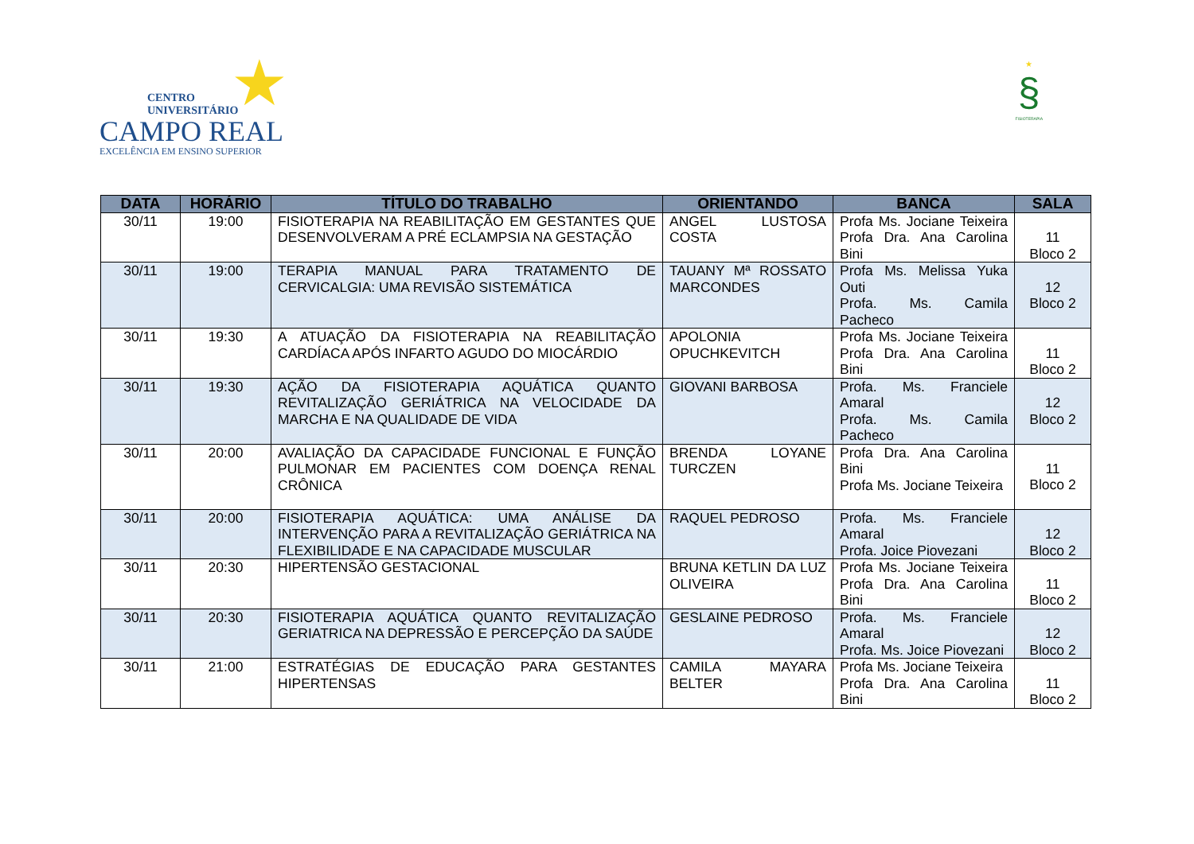★
CENTRO
UNIVERSITÁRIO
CAMPO REAL
EXCELÊNCIA EM ENSINO SUPERIOR
★
§
FISIOTERAPIA
| DATA | HORÁRIO | TÍTULO DO TRABALHO | ORIENTANDO | BANCA | SALA |
| --- | --- | --- | --- | --- | --- |
| 30/11 | 19:00 | FISIOTERAPIA NA REABILITAÇÃO EM GESTANTES QUE DESENVOLVERAM A PRÉ ECLAMPSIA NA GESTAÇÃO | ANGEL LUSTOSA COSTA | Profa Ms. Jociane Teixeira Profa Dra. Ana Carolina Bini | 11 Bloco 2 |
| 30/11 | 19:00 | TERAPIA MANUAL PARA TRATAMENTO DE CERVICALGIA: UMA REVISÃO SISTEMÁTICA | TAUANY Mª ROSSATO MARCONDES | Profa Ms. Melissa Yuka Outi Profa. Ms. Camila Pacheco | 12 Bloco 2 |
| 30/11 | 19:30 | A ATUAÇÃO DA FISIOTERAPIA NA REABILITAÇÃO CARDÍACA APÓS INFARTO AGUDO DO MIOCÁRDIO | APOLONIA OPUCHKEVITCH | Profa Ms. Jociane Teixeira Profa Dra. Ana Carolina Bini | 11 Bloco 2 |
| 30/11 | 19:30 | AÇÃO DA FISIOTERAPIA AQUÁTICA QUANTO REVITALIZAÇÃO GERIÁTRICA NA VELOCIDADE DA MARCHA E NA QUALIDADE DE VIDA | GIOVANI BARBOSA | Profa. Ms. Franciele Amaral Profa. Ms. Camila Pacheco | 12 Bloco 2 |
| 30/11 | 20:00 | AVALIAÇÃO DA CAPACIDADE FUNCIONAL E FUNÇÃO PULMONAR EM PACIENTES COM DOENÇA RENAL CRÔNICA | BRENDA LOYANE TURCZEN | Profa Dra. Ana Carolina Bini Profa Ms. Jociane Teixeira | 11 Bloco 2 |
| 30/11 | 20:00 | FISIOTERAPIA AQUÁTICA: UMA ANÁLISE DA INTERVENÇÃO PARA A REVITALIZAÇÃO GERIÁTRICA NA FLEXIBILIDADE E NA CAPACIDADE MUSCULAR | RAQUEL PEDROSO | Profa. Ms. Franciele Amaral Profa. Joice Piovezani | 12 Bloco 2 |
| 30/11 | 20:30 | HIPERTENSÃO GESTACIONAL | BRUNA KETLIN DA LUZ OLIVEIRA | Profa Ms. Jociane Teixeira Profa Dra. Ana Carolina Bini | 11 Bloco 2 |
| 30/11 | 20:30 | FISIOTERAPIA AQUÁTICA QUANTO REVITALIZAÇÃO GERIATRICA NA DEPRESSÃO E PERCEPÇÃO DA SAÚDE | GESLAINE PEDROSO | Profa. Ms. Franciele Amaral Profa. Ms. Joice Piovezani | 12 Bloco 2 |
| 30/11 | 21:00 | ESTRATÉGIAS DE EDUCAÇÃO PARA GESTANTES HIPERTENSAS | CAMILA MAYARA BELTER | Profa Ms. Jociane Teixeira Profa Dra. Ana Carolina Bini | 11 Bloco 2 |